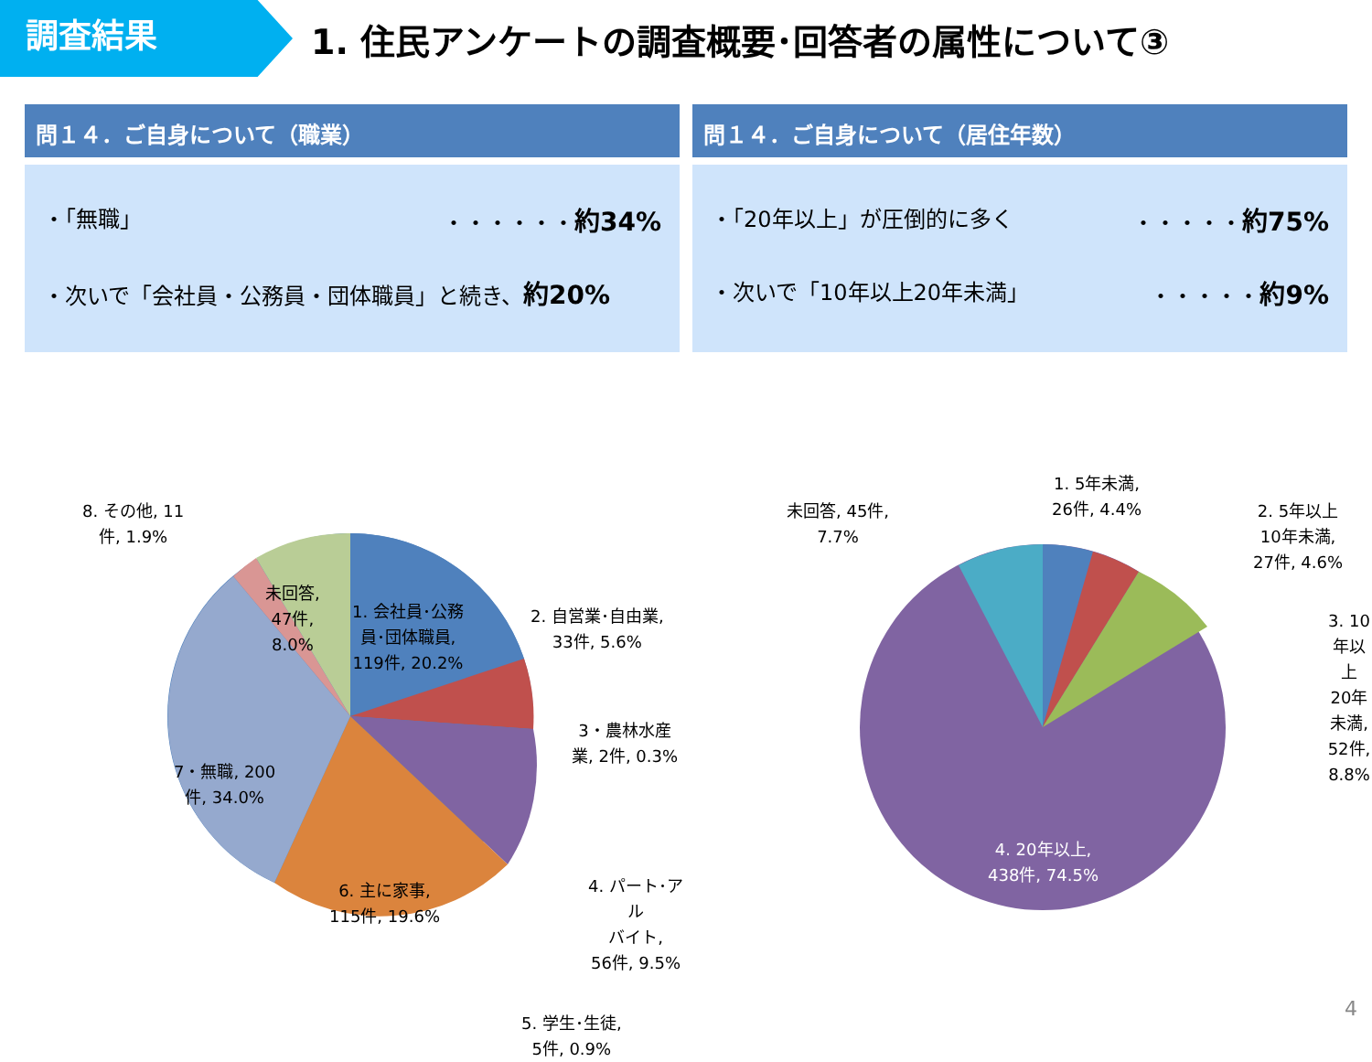調査結果
1. 住民アンケートの調査概要･回答者の属性について③
問１４．ご自身について（職業）
・「無職」 ・・・・・・約34%
・次いで「会社員・公務員・団体職員」と続き、約20%
問１４．ご自身について（居住年数）
・「20年以上」が圧倒的に多く ・・・・・約75%
・次いで「10年以上20年未満」 ・・・・・約9%
8. その他, 11
件, 1.9%
未回答,
47件,
8.0%
1. 会社員･公務
員･団体職員,
119件, 20.2%
2. 自営業･自由業,
33件, 5.6%
3・農林水産
業, 2件, 0.3%
7・無職, 200
件, 34.0%
4. パート･アル
バイト,
56件, 9.5%
6. 主に家事,
115件, 19.6%
5. 学生･生徒,
5件, 0.9%
未回答, 45件,
7.7%
1. 5年未満,
26件, 4.4%
2. 5年以上
10年未満,
27件, 4.6%
3. 10年以上
20年未満,
52件, 8.8%
4. 20年以上,
438件, 74.5%
4